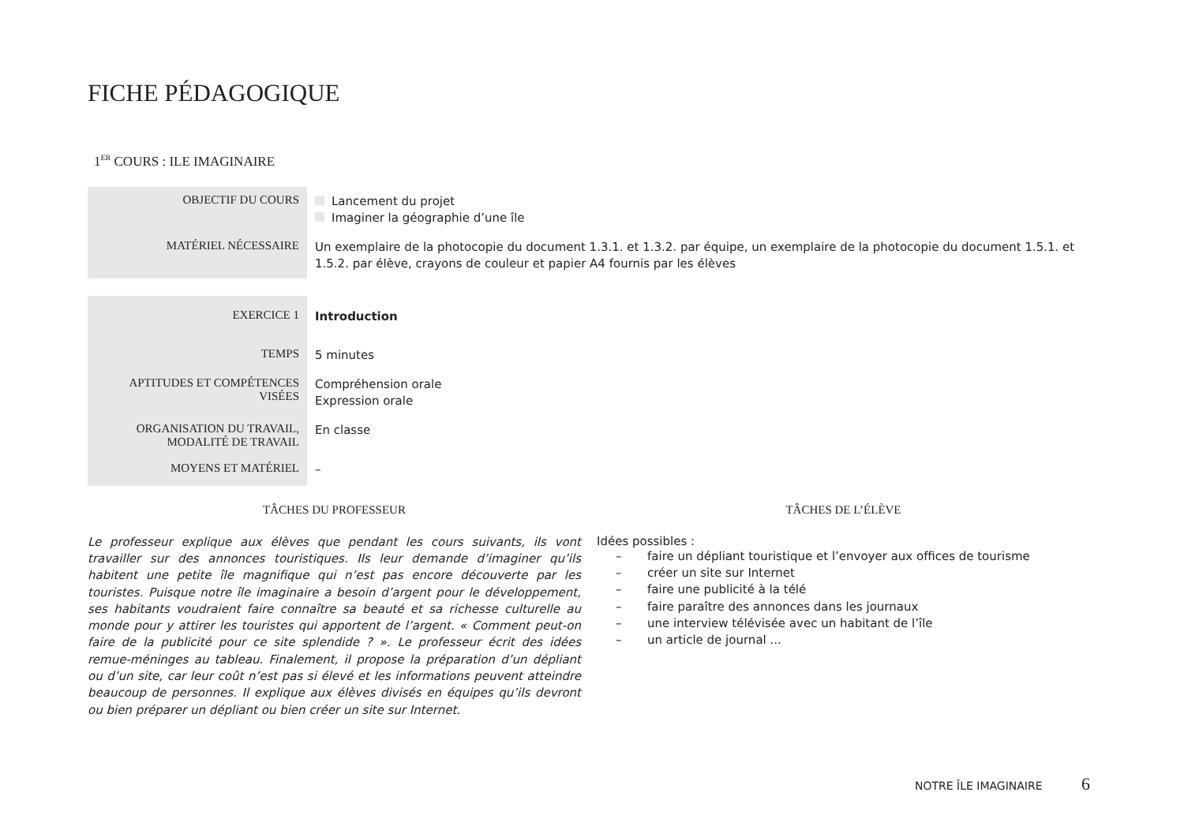FICHE PÉDAGOGIQUE
1<sup>ER</sup> COURS : ILE IMAGINAIRE
| OBJECTIF DU COURS | Lancement du projet Imaginer la géographie d’une île |
| MATÉRIEL NÉCESSAIRE | Un exemplaire de la photocopie du document 1.3.1. et 1.3.2. par équipe, un exemplaire de la photocopie du document 1.5.1. et 1.5.2. par élève, crayons de couleur et papier A4 fournis par les élèves |
| EXERCICE 1 | Introduction |
| TEMPS | 5 minutes |
| APTITUDES ET COMPÉTENCES VISÉES | Compréhension orale Expression orale |
| ORGANISATION DU TRAVAIL, MODALITÉ DE TRAVAIL | En classe |
| MOYENS ET MATÉRIEL | – |
TÂCHES DU PROFESSEUR
Le professeur explique aux élèves que pendant les cours suivants, ils vont travailler sur des annonces touristiques. Ils leur demande d’imaginer qu’ils habitent une petite île magnifique qui n’est pas encore découverte par les touristes. Puisque notre île imaginaire a besoin d’argent pour le développement, ses habitants voudraient faire connaître sa beauté et sa richesse culturelle au monde pour y attirer les touristes qui apportent de l’argent. « Comment peut-on faire de la publicité pour ce site splendide ? ». Le professeur écrit des idées remue-méninges au tableau. Finalement, il propose la préparation d’un dépliant ou d’un site, car leur coût n’est pas si élevé et les informations peuvent atteindre beaucoup de personnes. Il explique aux élèves divisés en équipes qu’ils devront ou bien préparer un dépliant ou bien créer un site sur Internet.
TÂCHES DE L’ÉLÈVE
Idées possibles :
– faire un dépliant touristique et l’envoyer aux offices de tourisme
– créer un site sur Internet
– faire une publicité à la télé
– faire paraître des annonces dans les journaux
– une interview télévisée avec un habitant de l’île
– un article de journal ...
NOTRE ÎLE IMAGINAIRE 6